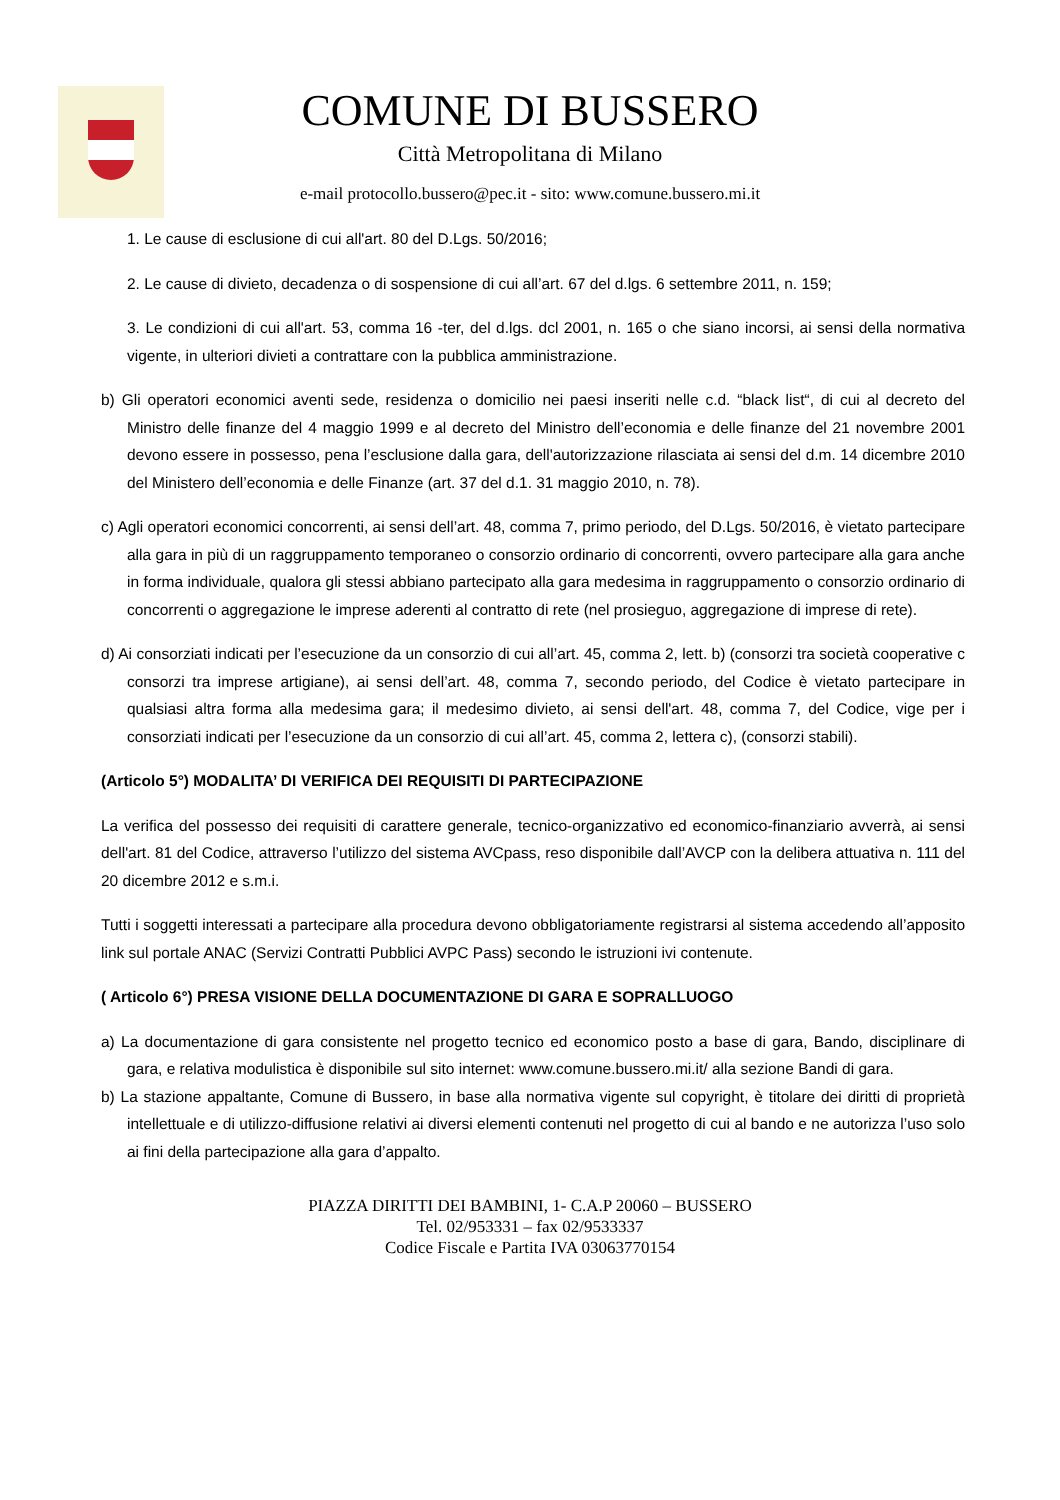COMUNE DI BUSSERO
Città Metropolitana di Milano
e-mail protocollo.bussero@pec.it - sito: www.comune.bussero.mi.it
1. Le cause di esclusione di cui all'art. 80 del D.Lgs. 50/2016;
2. Le cause di divieto, decadenza o di sospensione di cui all’art. 67 del d.lgs. 6 settembre 2011, n. 159;
3. Le condizioni di cui all'art. 53, comma 16 -ter, del d.lgs. dcl 2001, n. 165 o che siano incorsi, ai sensi della normativa vigente, in ulteriori divieti a contrattare con la pubblica amministrazione.
b) Gli operatori economici aventi sede, residenza o domicilio nei paesi inseriti nelle c.d. “black list“, di cui al decreto del Ministro delle finanze del 4 maggio 1999 e al decreto del Ministro dell’economia e delle finanze del 21 novembre 2001 devono essere in possesso, pena l’esclusione dalla gara, dell'autorizzazione rilasciata ai sensi del d.m. 14 dicembre 2010 del Ministero dell’economia e delle Finanze (art. 37 del d.1. 31 maggio 2010, n. 78).
c) Agli operatori economici concorrenti, ai sensi dell’art. 48, comma 7, primo periodo, del D.Lgs. 50/2016, è vietato partecipare alla gara in più di un raggruppamento temporaneo o consorzio ordinario di concorrenti, ovvero partecipare alla gara anche in forma individuale, qualora gli stessi abbiano partecipato alla gara medesima in raggruppamento o consorzio ordinario di concorrenti o aggregazione le imprese aderenti al contratto di rete (nel prosieguo, aggregazione di imprese di rete).
d) Ai consorziati indicati per l’esecuzione da un consorzio di cui all’art. 45, comma 2, lett. b) (consorzi tra società cooperative c consorzi tra imprese artigiane), ai sensi dell’art. 48, comma 7, secondo periodo, del Codice è vietato partecipare in qualsiasi altra forma alla medesima gara; il medesimo divieto, ai sensi dell'art. 48, comma 7, del Codice, vige per i consorziati indicati per l’esecuzione da un consorzio di cui all’art. 45, comma 2, lettera c), (consorzi stabili).
(Articolo 5°) MODALITA’ DI VERIFICA DEI REQUISITI DI PARTECIPAZIONE
La verifica del possesso dei requisiti di carattere generale, tecnico-organizzativo ed economico-finanziario avverrà, ai sensi dell'art. 81 del Codice, attraverso l’utilizzo del sistema AVCpass, reso disponibile dall’AVCP con la delibera attuativa n. 111 del 20 dicembre 2012 e s.m.i.
Tutti i soggetti interessati a partecipare alla procedura devono obbligatoriamente registrarsi al sistema accedendo all’apposito link sul portale ANAC (Servizi Contratti Pubblici AVPC Pass) secondo le istruzioni ivi contenute.
( Articolo 6°) PRESA VISIONE DELLA DOCUMENTAZIONE DI GARA E SOPRALLUOGO
a) La documentazione di gara consistente nel progetto tecnico ed economico posto a base di gara, Bando, disciplinare di gara, e relativa modulistica è disponibile sul sito internet: www.comune.bussero.mi.it/ alla sezione Bandi di gara.
b) La stazione appaltante, Comune di Bussero, in base alla normativa vigente sul copyright, è titolare dei diritti di proprietà intellettuale e di utilizzo-diffusione relativi ai diversi elementi contenuti nel progetto di cui al bando e ne autorizza l’uso solo ai fini della partecipazione alla gara d’appalto.
PIAZZA DIRITTI DEI BAMBINI, 1- C.A.P 20060 – BUSSERO
Tel. 02/953331 – fax 02/9533337
Codice Fiscale e Partita IVA 03063770154